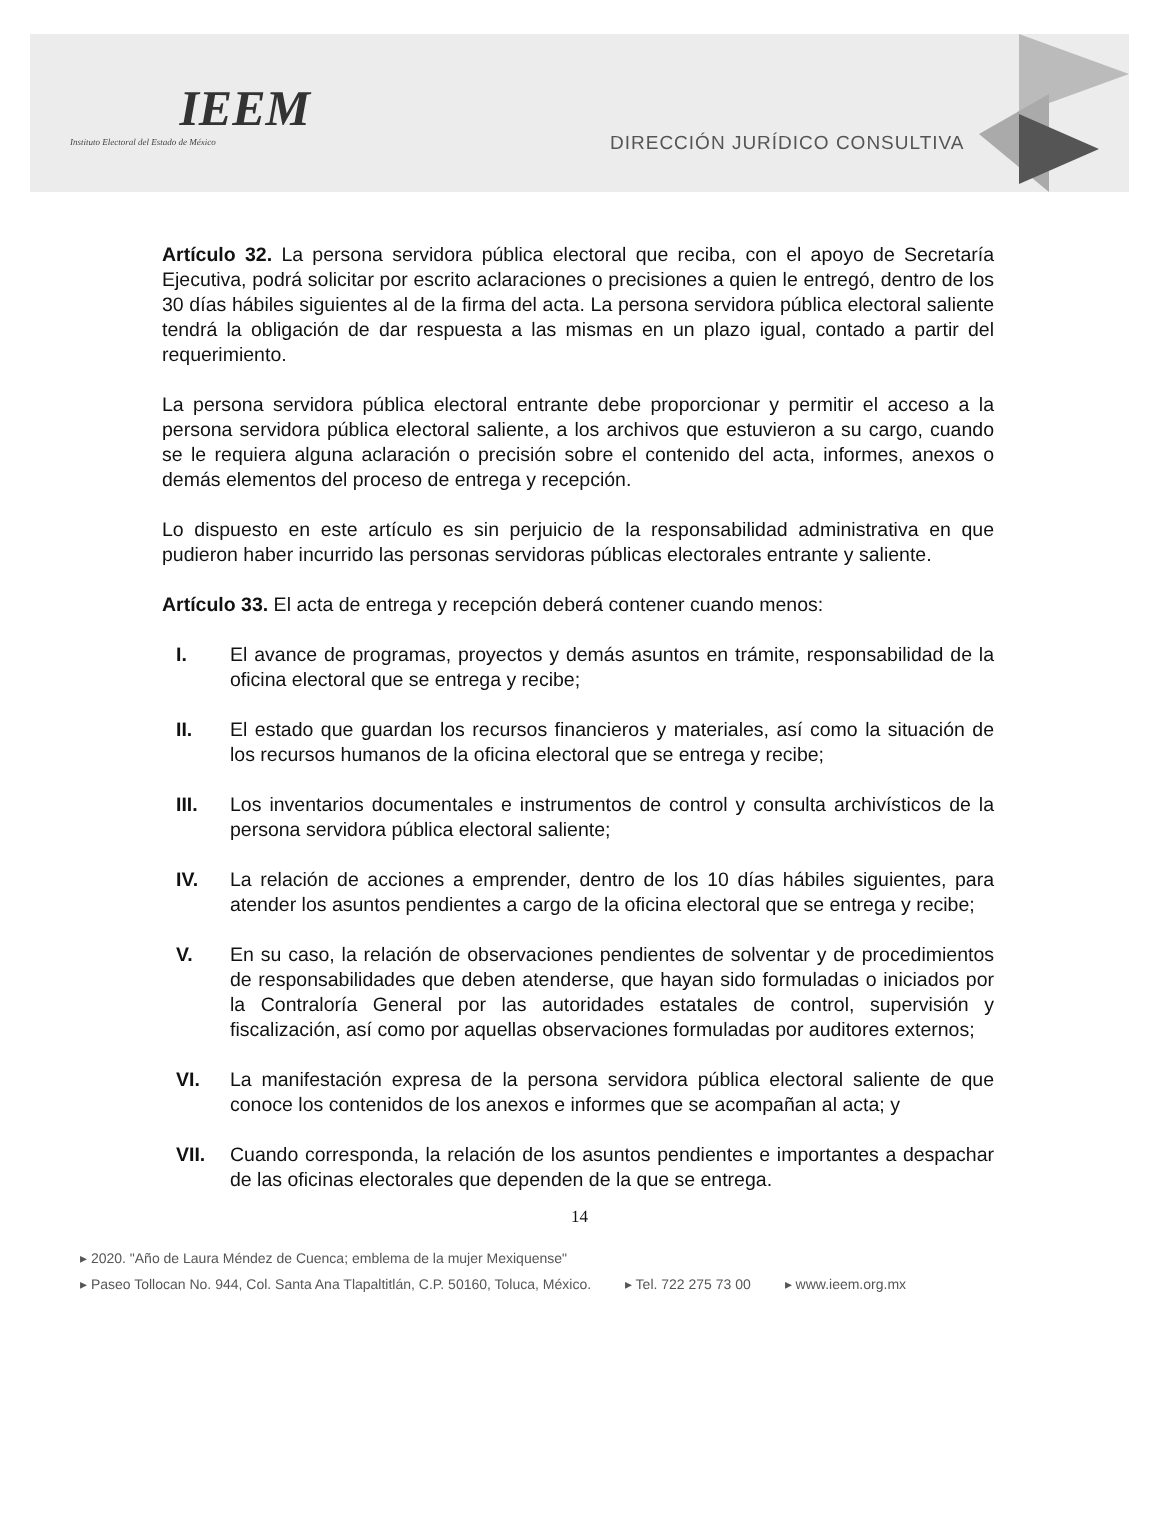IEEM
Instituto Electoral del Estado de México
DIRECCIÓN JURÍDICO CONSULTIVA
Artículo 32. La persona servidora pública electoral que reciba, con el apoyo de Secretaría Ejecutiva, podrá solicitar por escrito aclaraciones o precisiones a quien le entregó, dentro de los 30 días hábiles siguientes al de la firma del acta. La persona servidora pública electoral saliente tendrá la obligación de dar respuesta a las mismas en un plazo igual, contado a partir del requerimiento.
La persona servidora pública electoral entrante debe proporcionar y permitir el acceso a la persona servidora pública electoral saliente, a los archivos que estuvieron a su cargo, cuando se le requiera alguna aclaración o precisión sobre el contenido del acta, informes, anexos o demás elementos del proceso de entrega y recepción.
Lo dispuesto en este artículo es sin perjuicio de la responsabilidad administrativa en que pudieron haber incurrido las personas servidoras públicas electorales entrante y saliente.
Artículo 33. El acta de entrega y recepción deberá contener cuando menos:
I. El avance de programas, proyectos y demás asuntos en trámite, responsabilidad de la oficina electoral que se entrega y recibe;
II. El estado que guardan los recursos financieros y materiales, así como la situación de los recursos humanos de la oficina electoral que se entrega y recibe;
III. Los inventarios documentales e instrumentos de control y consulta archivísticos de la persona servidora pública electoral saliente;
IV. La relación de acciones a emprender, dentro de los 10 días hábiles siguientes, para atender los asuntos pendientes a cargo de la oficina electoral que se entrega y recibe;
V. En su caso, la relación de observaciones pendientes de solventar y de procedimientos de responsabilidades que deben atenderse, que hayan sido formuladas o iniciados por la Contraloría General por las autoridades estatales de control, supervisión y fiscalización, así como por aquellas observaciones formuladas por auditores externos;
VI. La manifestación expresa de la persona servidora pública electoral saliente de que conoce los contenidos de los anexos e informes que se acompañan al acta; y
VII. Cuando corresponda, la relación de los asuntos pendientes e importantes a despachar de las oficinas electorales que dependen de la que se entrega.
14
▸ 2020. "Año de Laura Méndez de Cuenca; emblema de la mujer Mexiquense"
▸ Paseo Tollocan No. 944, Col. Santa Ana Tlapaltitlán, C.P. 50160, Toluca, México. ▸ Tel. 722 275 73 00 ▸ www.ieem.org.mx